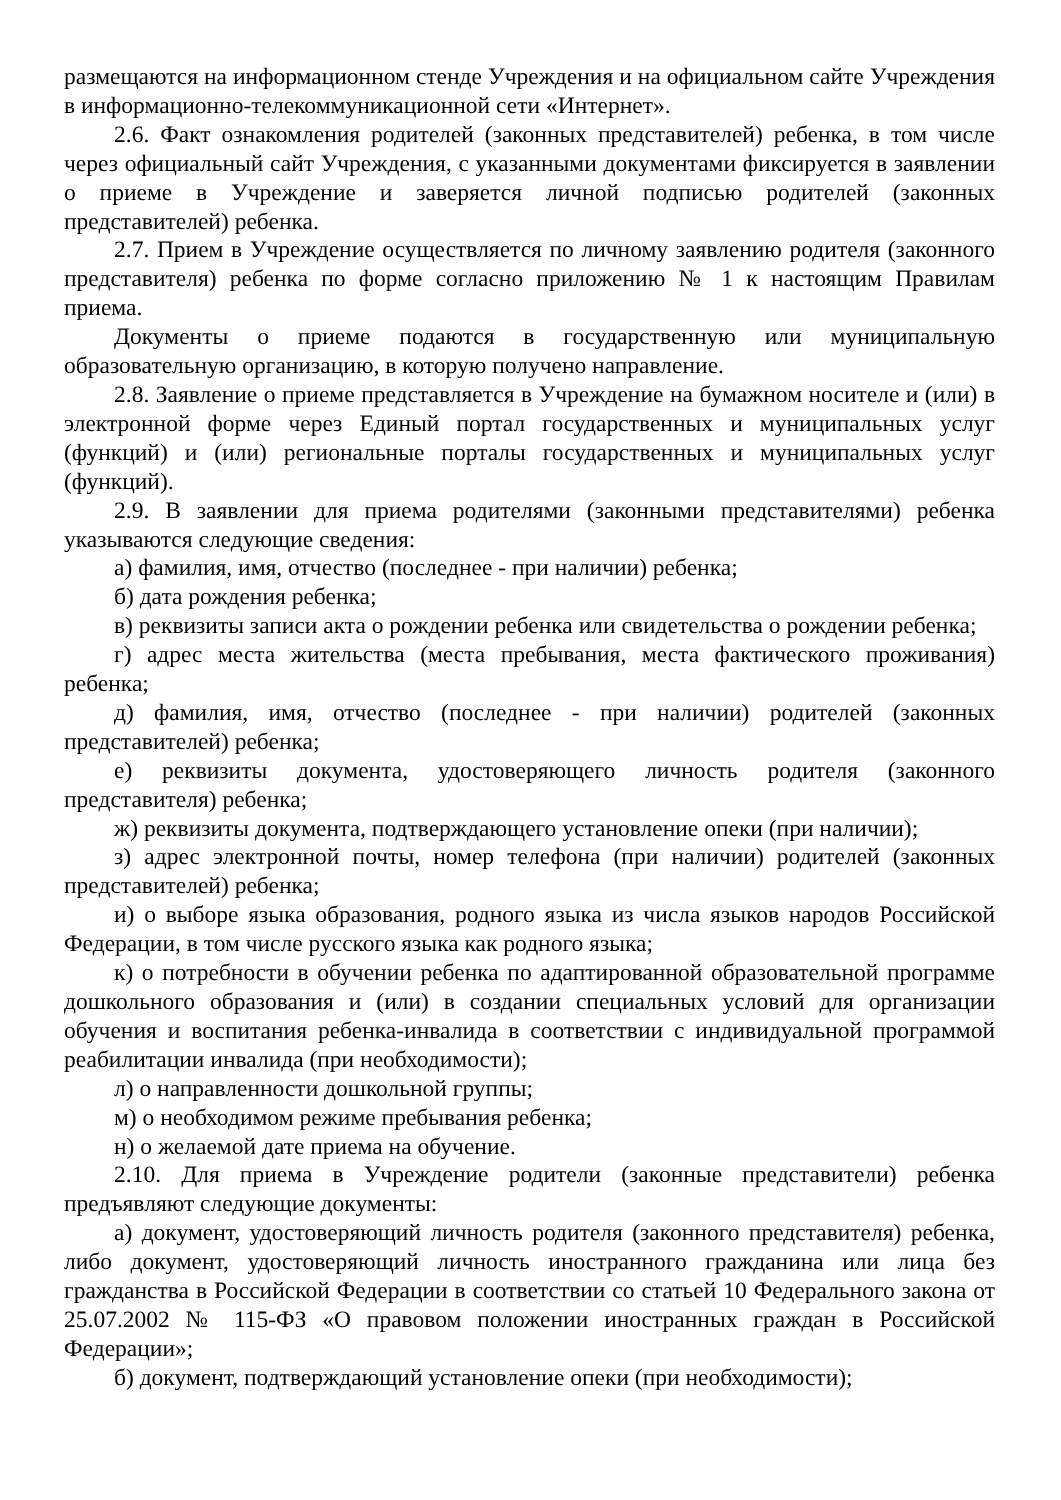размещаются на информационном стенде Учреждения и на официальном сайте Учреждения в информационно-телекоммуникационной сети «Интернет».
2.6. Факт ознакомления родителей (законных представителей) ребенка, в том числе через официальный сайт Учреждения, с указанными документами фиксируется в заявлении о приеме в Учреждение и заверяется личной подписью родителей (законных представителей) ребенка.
2.7. Прием в Учреждение осуществляется по личному заявлению родителя (законного представителя) ребенка по форме согласно приложению № 1 к настоящим Правилам приема.
Документы о приеме подаются в государственную или муниципальную образовательную организацию, в которую получено направление.
2.8. Заявление о приеме представляется в Учреждение на бумажном носителе и (или) в электронной форме через Единый портал государственных и муниципальных услуг (функций) и (или) региональные порталы государственных и муниципальных услуг (функций).
2.9. В заявлении для приема родителями (законными представителями) ребенка указываются следующие сведения:
а) фамилия, имя, отчество (последнее - при наличии) ребенка;
б) дата рождения ребенка;
в) реквизиты записи акта о рождении ребенка или свидетельства о рождении ребенка;
г) адрес места жительства (места пребывания, места фактического проживания) ребенка;
д) фамилия, имя, отчество (последнее - при наличии) родителей (законных представителей) ребенка;
е) реквизиты документа, удостоверяющего личность родителя (законного представителя) ребенка;
ж) реквизиты документа, подтверждающего установление опеки (при наличии);
з) адрес электронной почты, номер телефона (при наличии) родителей (законных представителей) ребенка;
и) о выборе языка образования, родного языка из числа языков народов Российской Федерации, в том числе русского языка как родного языка;
к) о потребности в обучении ребенка по адаптированной образовательной программе дошкольного образования и (или) в создании специальных условий для организации обучения и воспитания ребенка-инвалида в соответствии с индивидуальной программой реабилитации инвалида (при необходимости);
л) о направленности дошкольной группы;
м) о необходимом режиме пребывания ребенка;
н) о желаемой дате приема на обучение.
2.10. Для приема в Учреждение родители (законные представители) ребенка предъявляют следующие документы:
а) документ, удостоверяющий личность родителя (законного представителя) ребенка, либо документ, удостоверяющий личность иностранного гражданина или лица без гражданства в Российской Федерации в соответствии со статьей 10 Федерального закона от 25.07.2002 № 115-ФЗ «О правовом положении иностранных граждан в Российской Федерации»;
б) документ, подтверждающий установление опеки (при необходимости);